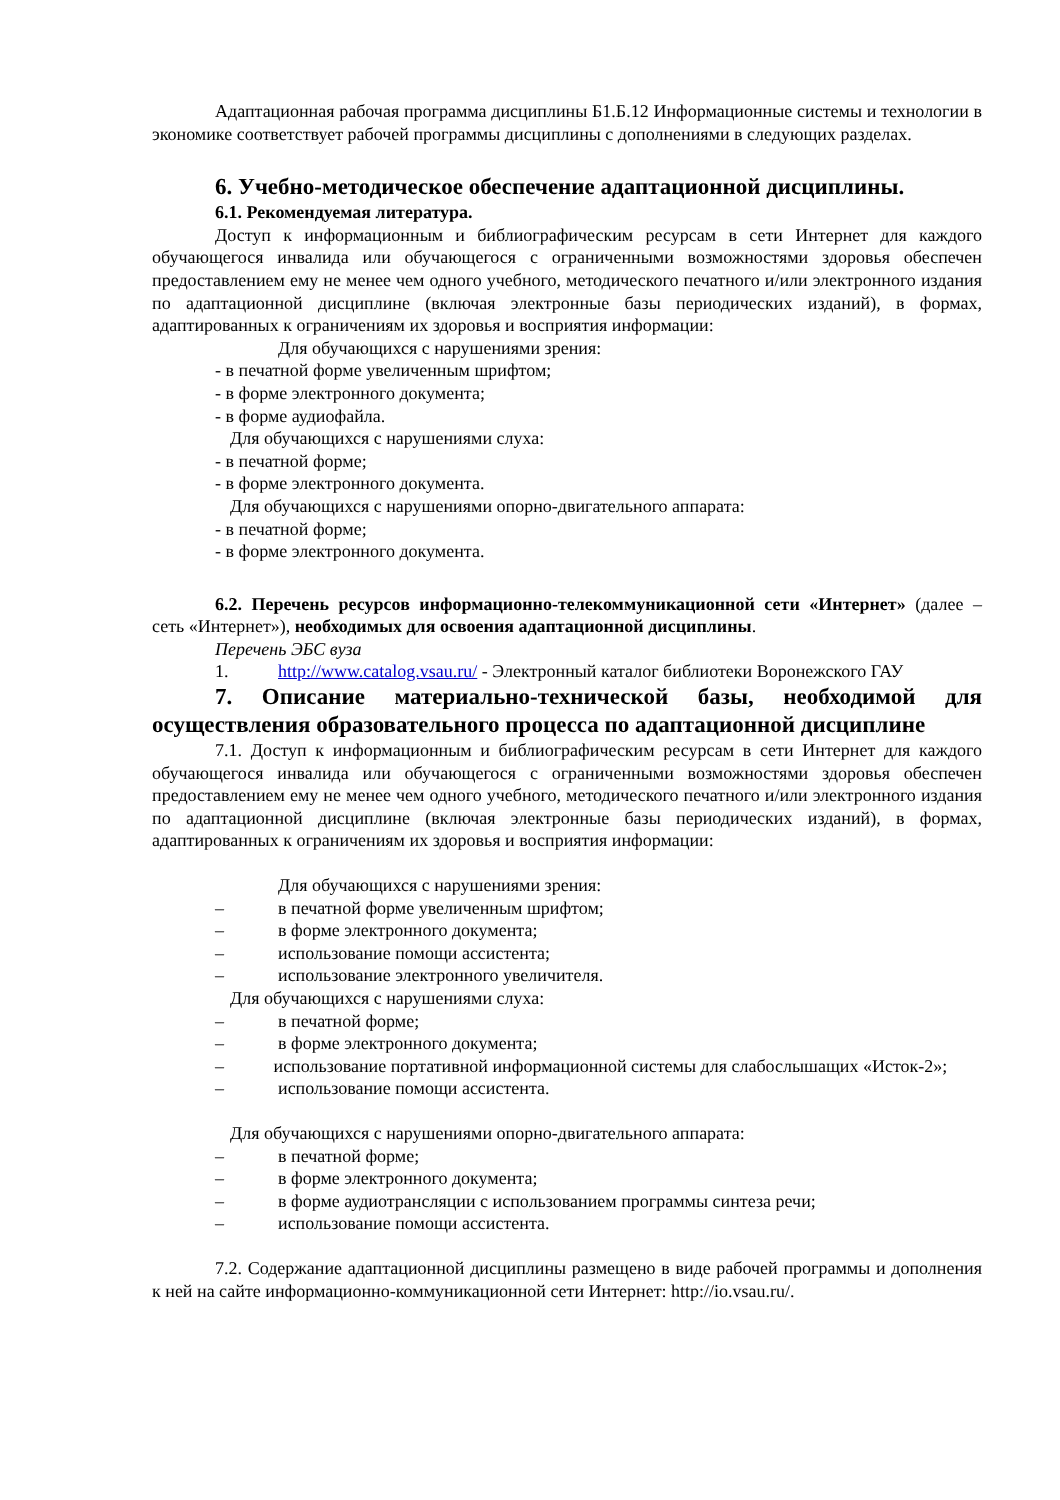Адаптационная рабочая программа дисциплины Б1.Б.12 Информационные системы и технологии в экономике соответствует рабочей программы дисциплины с дополнениями в следующих разделах.
6. Учебно-методическое обеспечение адаптационной дисциплины.
6.1. Рекомендуемая литература.
Доступ к информационным и библиографическим ресурсам в сети Интернет для каждого обучающегося инвалида или обучающегося с ограниченными возможностями здоровья обеспечен предоставлением ему не менее чем одного учебного, методического печатного и/или электронного издания по адаптационной дисциплине (включая электронные базы периодических изданий), в формах, адаптированных к ограничениям их здоровья и восприятия информации:
Для обучающихся с нарушениями зрения:
- в печатной форме увеличенным шрифтом;
- в форме электронного документа;
- в форме аудиофайла.
Для обучающихся с нарушениями слуха:
- в печатной форме;
- в форме электронного документа.
Для обучающихся с нарушениями опорно-двигательного аппарата:
- в печатной форме;
- в форме электронного документа.
6.2. Перечень ресурсов информационно-телекоммуникационной сети «Интернет» (далее – сеть «Интернет»), необходимых для освоения адаптационной дисциплины.
Перечень ЭБС вуза
1. http://www.catalog.vsau.ru/ - Электронный каталог библиотеки Воронежского ГАУ
7. Описание материально-технической базы, необходимой для осуществления образовательного процесса по адаптационной дисциплине
7.1. Доступ к информационным и библиографическим ресурсам в сети Интернет для каждого обучающегося инвалида или обучающегося с ограниченными возможностями здоровья обеспечен предоставлением ему не менее чем одного учебного, методического печатного и/или электронного издания по адаптационной дисциплине (включая электронные базы периодических изданий), в формах, адаптированных к ограничениям их здоровья и восприятия информации:
Для обучающихся с нарушениями зрения:
– в печатной форме увеличенным шрифтом;
– в форме электронного документа;
– использование помощи ассистента;
– использование электронного увеличителя.
Для обучающихся с нарушениями слуха:
– в печатной форме;
– в форме электронного документа;
– использование портативной информационной системы для слабослышащих «Исток-2»;
– использование помощи ассистента.
Для обучающихся с нарушениями опорно-двигательного аппарата:
– в печатной форме;
– в форме электронного документа;
– в форме аудиотрансляции с использованием программы синтеза речи;
– использование помощи ассистента.
7.2. Содержание адаптационной дисциплины размещено в виде рабочей программы и дополнения к ней на сайте информационно-коммуникационной сети Интернет: http://io.vsau.ru/.